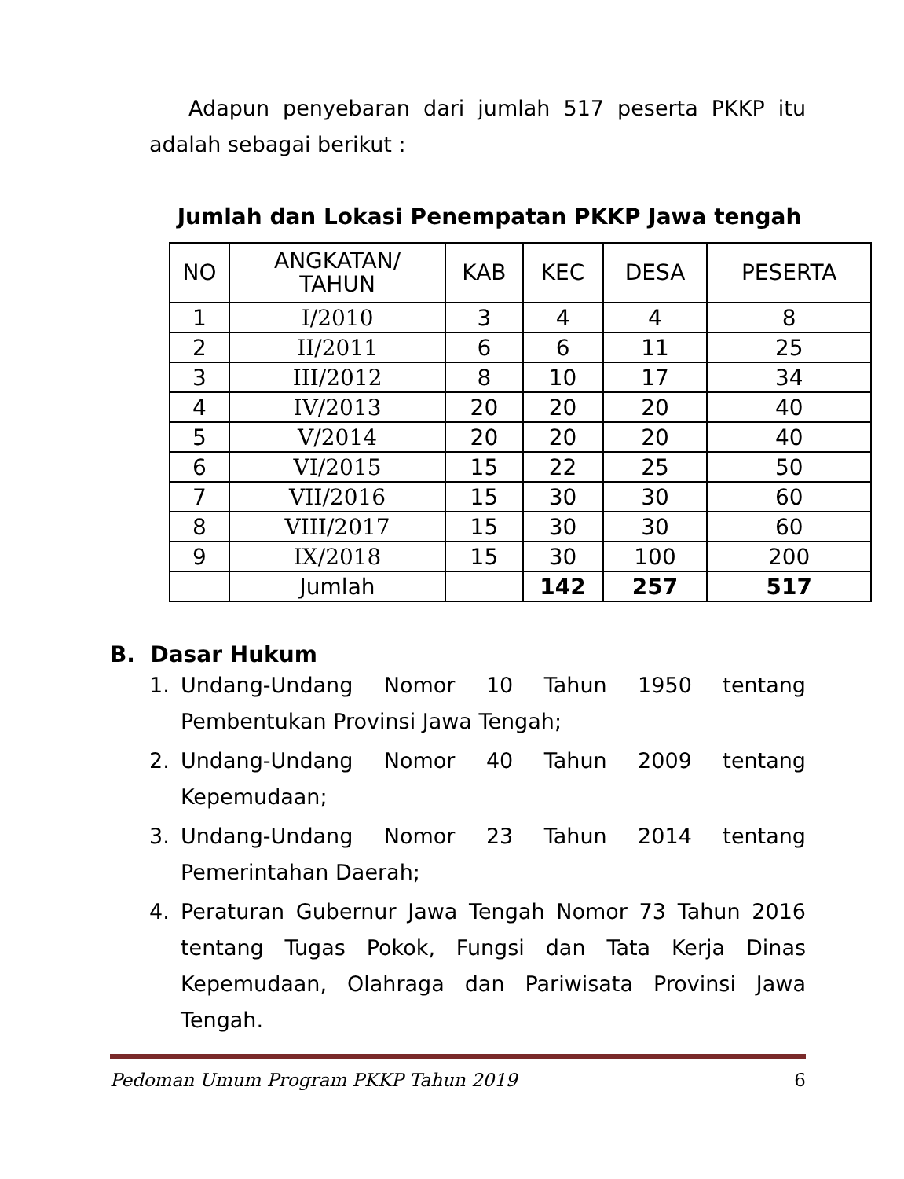Adapun penyebaran dari jumlah 517 peserta PKKP itu adalah sebagai berikut :
Jumlah dan Lokasi Penempatan PKKP Jawa tengah
| NO | ANGKATAN/ TAHUN | KAB | KEC | DESA | PESERTA |
| --- | --- | --- | --- | --- | --- |
| 1 | I/2010 | 3 | 4 | 4 | 8 |
| 2 | II/2011 | 6 | 6 | 11 | 25 |
| 3 | III/2012 | 8 | 10 | 17 | 34 |
| 4 | IV/2013 | 20 | 20 | 20 | 40 |
| 5 | V/2014 | 20 | 20 | 20 | 40 |
| 6 | VI/2015 | 15 | 22 | 25 | 50 |
| 7 | VII/2016 | 15 | 30 | 30 | 60 |
| 8 | VIII/2017 | 15 | 30 | 30 | 60 |
| 9 | IX/2018 | 15 | 30 | 100 | 200 |
| | Jumlah | | 142 | 257 | 517 |
B. Dasar Hukum
1. Undang-Undang Nomor 10 Tahun 1950 tentang Pembentukan Provinsi Jawa Tengah;
2. Undang-Undang Nomor 40 Tahun 2009 tentang Kepemudaan;
3. Undang-Undang Nomor 23 Tahun 2014 tentang Pemerintahan Daerah;
4. Peraturan Gubernur Jawa Tengah Nomor 73 Tahun 2016 tentang Tugas Pokok, Fungsi dan Tata Kerja Dinas Kepemudaan, Olahraga dan Pariwisata Provinsi Jawa Tengah.
Pedoman Umum Program PKKP Tahun 2019 6